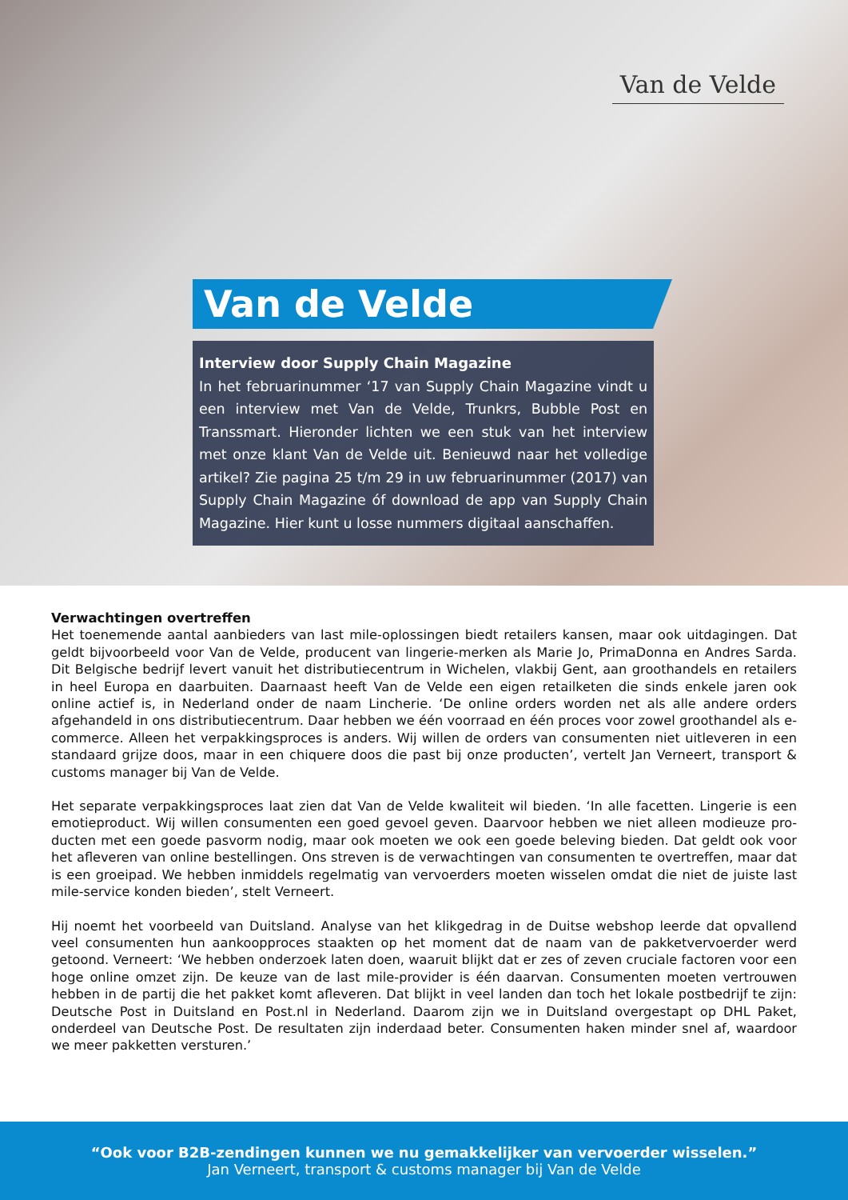Van de Velde
Van de Velde
Interview door Supply Chain Magazine
In het februarinummer ‘17 van Supply Chain Magazine vindt u een interview met Van de Velde, Trunkrs, Bubble Post en Transsmart. Hieronder lichten we een stuk van het interview met onze klant Van de Velde uit. Benieuwd naar het volledige artikel? Zie pagina 25 t/m 29 in uw februarinummer (2017) van Supply Chain Magazine óf download de app van Supply Chain Magazine. Hier kunt u losse nummers digitaal aanschaffen.
Verwachtingen overtreffen
Het toenemende aantal aanbieders van last mile-oplossingen biedt retailers kansen, maar ook uitdagingen. Dat geldt bijvoorbeeld voor Van de Velde, producent van lingerie-merken als Marie Jo, PrimaDonna en Andres Sarda. Dit Belgische bedrijf levert vanuit het distributiecentrum in Wichelen, vlakbij Gent, aan groothandels en retailers in heel Europa en daarbuiten. Daarnaast heeft Van de Velde een eigen retailketen die sinds enkele jaren ook online actief is, in Nederland onder de naam Lincherie. ‘De online orders worden net als alle andere orders afgehandeld in ons distributiecentrum. Daar hebben we één voorraad en één proces voor zowel groothandel als e-commerce. Alleen het verpakkingsproces is anders. Wij willen de orders van consumenten niet uitleveren in een standaard grijze doos, maar in een chiquere doos die past bij onze producten’, vertelt Jan Verneert, transport & customs manager bij Van de Velde.
Het separate verpakkingsproces laat zien dat Van de Velde kwaliteit wil bieden. ‘In alle facetten. Lingerie is een emotieproduct. Wij willen consumenten een goed gevoel geven. Daarvoor hebben we niet alleen modieuze pro­ducten met een goede pasvorm nodig, maar ook moeten we ook een goede beleving bieden. Dat geldt ook voor het afleveren van online bestellingen. Ons streven is de verwachtingen van consumenten te overtreffen, maar dat is een groeipad. We hebben inmiddels regelmatig van vervoerders moeten wisselen omdat die niet de juiste last mile-service konden bieden’, stelt Verneert.
Hij noemt het voorbeeld van Duitsland. Analyse van het klikgedrag in de Duitse webshop leerde dat opvallend veel consumenten hun aankoopproces staakten op het moment dat de naam van de pakketvervoerder werd getoond. Verneert: ‘We hebben onderzoek laten doen, waaruit blijkt dat er zes of zeven cruciale factoren voor een hoge online omzet zijn. De keuze van de last mile-provider is één daarvan. Consumenten moeten vertrouwen hebben in de partij die het pakket komt afleveren. Dat blijkt in veel landen dan toch het lokale postbedrijf te zijn: Deutsche Post in Duitsland en Post.nl in Nederland. Daarom zijn we in Duitsland overgestapt op DHL Paket, onderdeel van Deutsche Post. De resultaten zijn inderdaad beter. Consumenten haken minder snel af, waardoor we meer pak­ketten versturen.’
“Ook voor B2B-zendingen kunnen we nu gemakkelijker van vervoerder wisselen.”
Jan Verneert, transport & customs manager bij Van de Velde